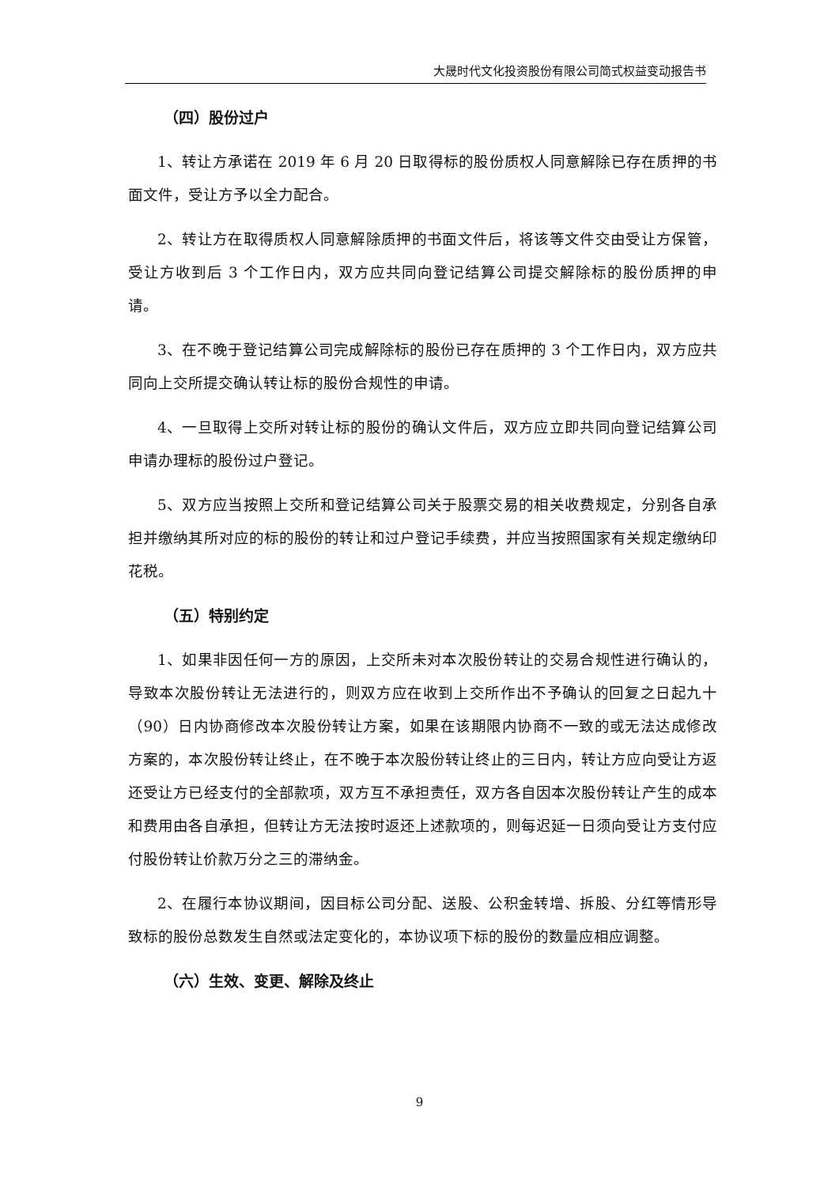大晟时代文化投资股份有限公司简式权益变动报告书
（四）股份过户
1、转让方承诺在 2019 年 6 月 20 日取得标的股份质权人同意解除已存在质押的书面文件，受让方予以全力配合。
2、转让方在取得质权人同意解除质押的书面文件后，将该等文件交由受让方保管，受让方收到后 3 个工作日内，双方应共同向登记结算公司提交解除标的股份质押的申请。
3、在不晚于登记结算公司完成解除标的股份已存在质押的 3 个工作日内，双方应共同向上交所提交确认转让标的股份合规性的申请。
4、一旦取得上交所对转让标的股份的确认文件后，双方应立即共同向登记结算公司申请办理标的股份过户登记。
5、双方应当按照上交所和登记结算公司关于股票交易的相关收费规定，分别各自承担并缴纳其所对应的标的股份的转让和过户登记手续费，并应当按照国家有关规定缴纳印花税。
（五）特别约定
1、如果非因任何一方的原因，上交所未对本次股份转让的交易合规性进行确认的，导致本次股份转让无法进行的，则双方应在收到上交所作出不予确认的回复之日起九十（90）日内协商修改本次股份转让方案，如果在该期限内协商不一致的或无法达成修改方案的，本次股份转让终止，在不晚于本次股份转让终止的三日内，转让方应向受让方返还受让方已经支付的全部款项，双方互不承担责任，双方各自因本次股份转让产生的成本和费用由各自承担，但转让方无法按时返还上述款项的，则每迟延一日须向受让方支付应付股份转让价款万分之三的滞纳金。
2、在履行本协议期间，因目标公司分配、送股、公积金转增、拆股、分红等情形导致标的股份总数发生自然或法定变化的，本协议项下标的股份的数量应相应调整。
（六）生效、变更、解除及终止
9